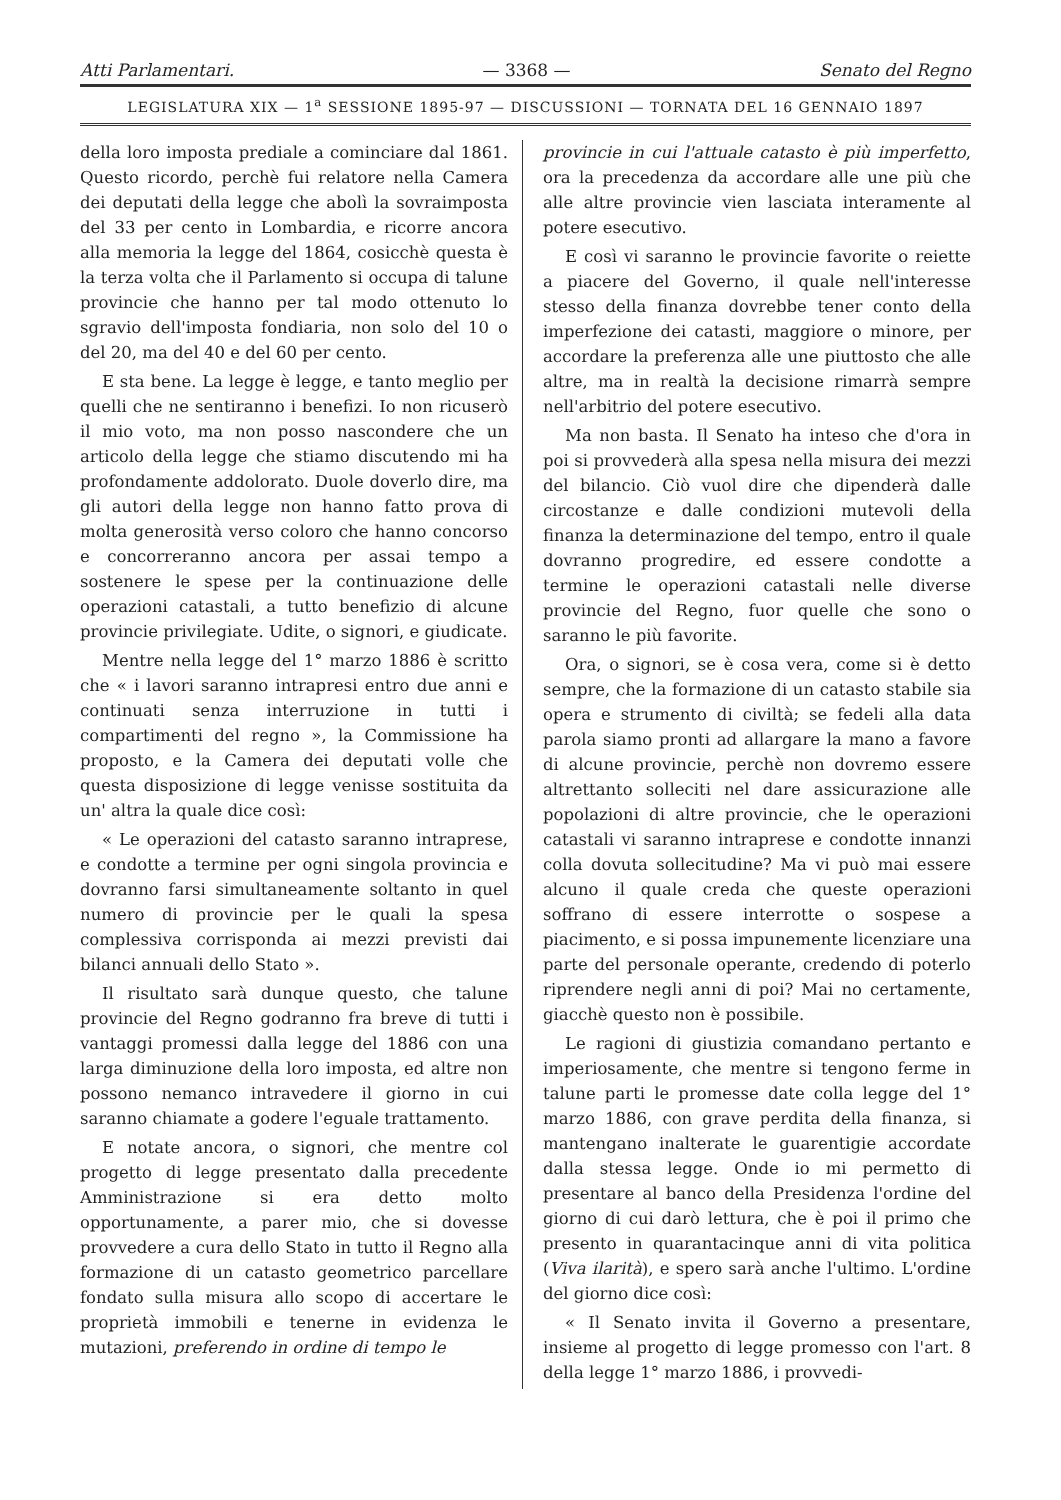Atti Parlamentari. — 3368 — Senato del Regno
LEGISLATURA XIX — 1<sup>a</sup> SESSIONE 1895-97 — DISCUSSIONI — TORNATA DEL 16 GENNAIO 1897
della loro imposta prediale a cominciare dal 1861. Questo ricordo, perchè fui relatore nella Camera dei deputati della legge che abolì la sovraimposta del 33 per cento in Lombardia, e ricorre ancora alla memoria la legge del 1864, cosicchè questa è la terza volta che il Parlamento si occupa di talune provincie che hanno per tal modo ottenuto lo sgravio dell'imposta fondiaria, non solo del 10 o del 20, ma del 40 e del 60 per cento.
E sta bene. La legge è legge, e tanto meglio per quelli che ne sentiranno i benefizi. Io non ricuserò il mio voto, ma non posso nascondere che un articolo della legge che stiamo discutendo mi ha profondamente addolorato. Duole doverlo dire, ma gli autori della legge non hanno fatto prova di molta generosità verso coloro che hanno concorso e concorreranno ancora per assai tempo a sostenere le spese per la continuazione delle operazioni catastali, a tutto benefizio di alcune provincie privilegiate. Udite, o signori, e giudicate.
Mentre nella legge del 1° marzo 1886 è scritto che « i lavori saranno intrapresi entro due anni e continuati senza interruzione in tutti i compartimenti del regno », la Commissione ha proposto, e la Camera dei deputati volle che questa disposizione di legge venisse sostituita da un' altra la quale dice così:
« Le operazioni del catasto saranno intraprese, e condotte a termine per ogni singola provincia e dovranno farsi simultaneamente soltanto in quel numero di provincie per le quali la spesa complessiva corrisponda ai mezzi previsti dai bilanci annuali dello Stato ».
Il risultato sarà dunque questo, che talune provincie del Regno godranno fra breve di tutti i vantaggi promessi dalla legge del 1886 con una larga diminuzione della loro imposta, ed altre non possono nemanco intravedere il giorno in cui saranno chiamate a godere l'eguale trattamento.
E notate ancora, o signori, che mentre col progetto di legge presentato dalla precedente Amministrazione si era detto molto opportunamente, a parer mio, che si dovesse provvedere a cura dello Stato in tutto il Regno alla formazione di un catasto geometrico parcellare fondato sulla misura allo scopo di accertare le proprietà immobili e tenerne in evidenza le mutazioni, preferendo in ordine di tempo le
provincie in cui l'attuale catasto è più imperfetto, ora la precedenza da accordare alle une più che alle altre provincie vien lasciata interamente al potere esecutivo.
E così vi saranno le provincie favorite o reiette a piacere del Governo, il quale nell'interesse stesso della finanza dovrebbe tener conto della imperfezione dei catasti, maggiore o minore, per accordare la preferenza alle une piuttosto che alle altre, ma in realtà la decisione rimarrà sempre nell'arbitrio del potere esecutivo.
Ma non basta. Il Senato ha inteso che d'ora in poi si provvederà alla spesa nella misura dei mezzi del bilancio. Ciò vuol dire che dipenderà dalle circostanze e dalle condizioni mutevoli della finanza la determinazione del tempo, entro il quale dovranno progredire, ed essere condotte a termine le operazioni catastali nelle diverse provincie del Regno, fuor quelle che sono o saranno le più favorite.
Ora, o signori, se è cosa vera, come si è detto sempre, che la formazione di un catasto stabile sia opera e strumento di civiltà; se fedeli alla data parola siamo pronti ad allargare la mano a favore di alcune provincie, perchè non dovremo essere altrettanto solleciti nel dare assicurazione alle popolazioni di altre provincie, che le operazioni catastali vi saranno intraprese e condotte innanzi colla dovuta sollecitudine? Ma vi può mai essere alcuno il quale creda che queste operazioni soffrano di essere interrotte o sospese a piacimento, e si possa impunemente licenziare una parte del personale operante, credendo di poterlo riprendere negli anni di poi? Mai no certamente, giacchè questo non è possibile.
Le ragioni di giustizia comandano pertanto e imperiosamente, che mentre si tengono ferme in talune parti le promesse date colla legge del 1° marzo 1886, con grave perdita della finanza, si mantengano inalterate le guarentigie accordate dalla stessa legge. Onde io mi permetto di presentare al banco della Presidenza l'ordine del giorno di cui darò lettura, che è poi il primo che presento in quarantacinque anni di vita politica (Viva ilarità), e spero sarà anche l'ultimo. L'ordine del giorno dice così:
« Il Senato invita il Governo a presentare, insieme al progetto di legge promesso con l'art. 8 della legge 1° marzo 1886, i provvedi-